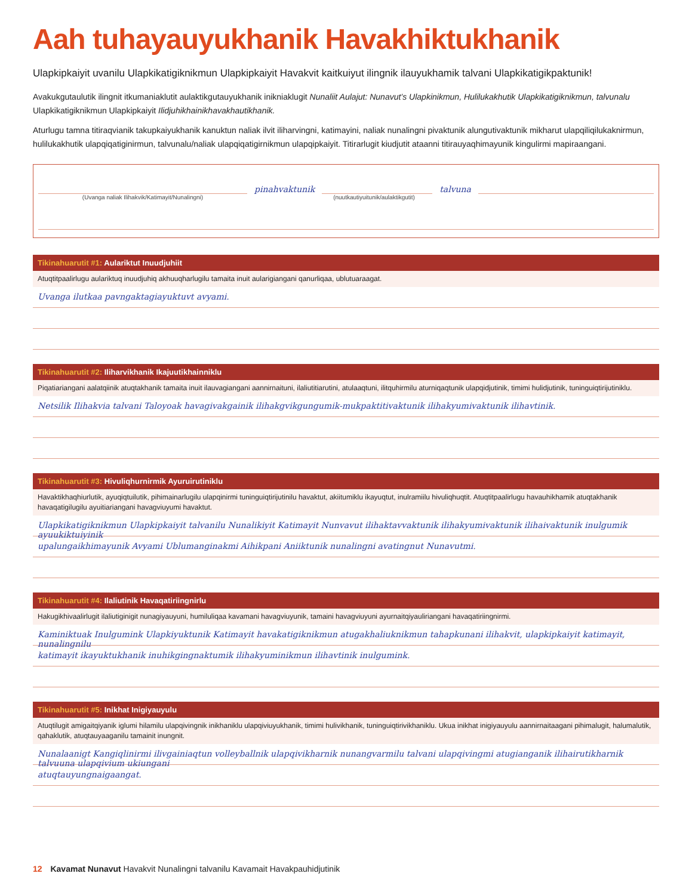Aah tuhayauyukhanik Havakhiktukhanik
Ulapkipkaiyit uvanilu Ulapkikatigiknikmun Ulapkipkaiyit Havakvit kaitkuiyut ilingnik ilauyukhamik talvani Ulapkikatigikpaktunik!
Avakukgutaulutik ilingnit itkumaniaklutit aulaktikgutauyukhanik inikniaklugit Nunaliit Aulajut: Nunavut’s Ulapkinikmun, Hulilukakhutik Ulapkikatigiknikmun, talvunalu Ulapkikatigiknikmun Ulapkipkaiyit Ilidjuhikhainikhavakhautikhanik.
Aturlugu tamna titiraqvianik takupkaiyukhanik kanuktun naliak ilvit iliharvingni, katimayini, naliak nunalingni pivaktunik alungutivaktunik mikharut ulapqiliqilukaknirmun, hulilukakhutik ulapqiqatiginirmun, talvunalu/naliak ulapqiqatigirnikmun ulapqipkaiyit. Titirarlugit kiudjutit ataanni titirauyaqhimayunik kingulirmi mapiraangani.
pinahvaktunik
talvuna
(Uvanga naliak Ilihakvik/Katimayit/Nunalingni) (nuutkautiyuitunik/aulaktikgutit)
Tikinahuarutit #1: Aulariktut Inuudjuhiit
Atuqtitpaalirlugu aulariktuq inuudjuhiq akhuuqharlugilu tamaita inuit aularigiangani qanurliqaa, ublutuaraagat.
Uvanga ilutkaa pavngaktagiayuktuvt avyami.
Tikinahuarutit #2: Iliharvikhanik Ikajuutikhainniklu
Piqatiariangani aalatqiinik atuqtakhanik tamaita inuit ilauvagiangani aannirnaituni, ilaliutitiarutini, atulaaqtuni, ilitquhirmilu aturniqaqtunik ulapqidjutinik, timimi hulidjutinik, tuninguiqtirijutiniklu.
Netsilik Ilihakvia talvani Taloyoak havagivakgainik ilihakgvikgungumik-mukpaktitivaktunik ilihakyumivaktunik ilihavtinik.
Tikinahuarutit #3: Hivuliqhurnirmik Ayuruirutiniklu
Havaktikhaqhiurlutik, ayuqiqtuilutik, pihimainarlugilu ulapqinirmi tuninguiqtirijutinilu havaktut, akiitumiklu ikayuqtut, inulramiilu hivuliqhuqtit. Atuqtitpaalirlugu havauhikhamik atuqtakhanik havaqatigilugilu ayuitiariangani havagviuyumi havaktut.
Ulapkikatigiknikmun Ulapkipkaiyit talvanilu Nunalikiyit Katimayit Nunvavut ilihaktavvaktunik ilihakyumivaktunik ilihaivaktunik inulgumik ayuukiktuiyinik
upalungaikhimayunik Avyami Ublumanginakmi Aihikpani Aniiktunik nunalingni avatingnut Nunavutmi.
Tikinahuarutit #4: Ilaliutinik Havaqatiriingnirlu
Hakugikhivaalirlugit ilaliutiginigit nunagiyauyuni, humiluliqaa kavamani havagviuyunik, tamaini havagviuyuni ayurnaitqiyauliriangani havaqatiriingnirmi.
Kaminiktuak Inulgumink Ulapkiyuktunik Katimayit havakatigiknikmun atugakhaliuknikmun tahapkunani ilihakvit, ulapkipkaiyit katimayit, nunalingnilu
katimayit ikayuktukhanik inuhikgingnaktumik ilihakyuminikmun ilihavtinik inulgumink.
Tikinahuarutit #5: Inikhat Inigiyauyulu
Atuqtilugit amigaitqiyanik iglumi hilamilu ulapqivingnik inikhaniklu ulapqiviuyukhanik, timimi hulivikhanik, tuninguiqtirivikhaniklu. Ukua inikhat inigiyauyulu aannirnaitaagani pihimalugit, halumalutik, qahaklutik, atuqtauyaaganilu tamainit inungnit.
Nunalaanigt Kangiqlinirmi ilivgainiaqtun volleyballnik ulapqivikharnik nunangvarmilu talvani ulapqivingmi atugianganik ilihairutikharnik talvuuna ulapqivium ukiungani
atuqtauyungnaigaangat.
12 Kavamat Nunavut Havakvit Nunalingni talvanilu Kavamait Havakpauhidjutinik